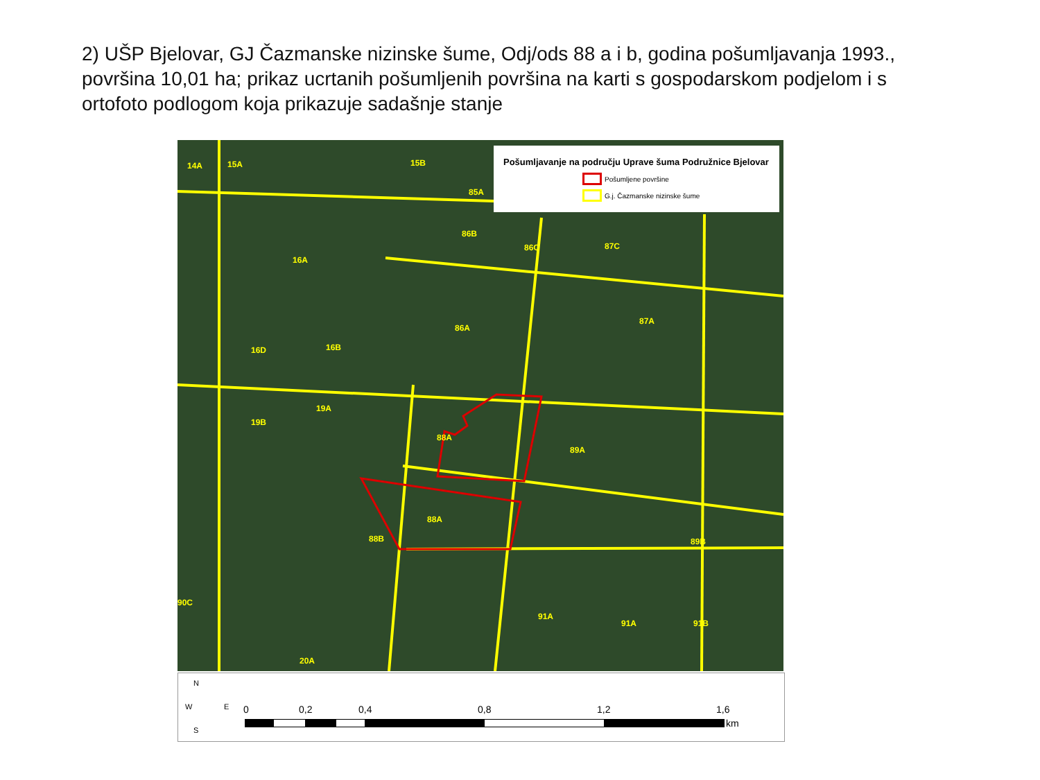2) UŠP Bjelovar, GJ Čazmanske nizinske šume, Odj/ods 88 a i b, godina pošumljavanja 1993., površina 10,01 ha; prikaz ucrtanih pošumljenih površina na karti s gospodarskom podjelom i s ortofoto podlogom koja prikazuje sadašnje stanje
14A 15A 15B
85A
16A
86B
86C 87C
86A
87A
16D 16B
19B
19A
88A
89A
88A
88B 89B
90C
91A
91A 91B
20A
Pošumljavanje na području Uprave šuma Podružnice Bjelovar
Pošumljene površine
G.j. Čazmanske nizinske šume
N
W E
S
0 0,2 0,4 0,8 1,2 1,6
km